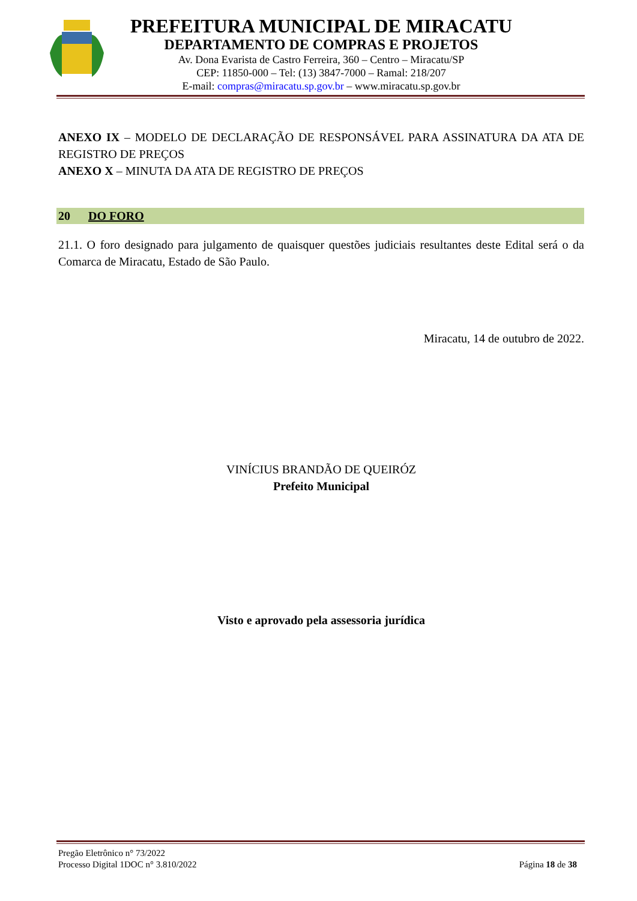PREFEITURA MUNICIPAL DE MIRACATU
DEPARTAMENTO DE COMPRAS E PROJETOS
Av. Dona Evarista de Castro Ferreira, 360 – Centro – Miracatu/SP
CEP: 11850-000 – Tel: (13) 3847-7000 – Ramal: 218/207
E-mail: compras@miracatu.sp.gov.br – www.miracatu.sp.gov.br
ANEXO IX – MODELO DE DECLARAÇÃO DE RESPONSÁVEL PARA ASSINATURA DA ATA DE REGISTRO DE PREÇOS
ANEXO X – MINUTA DA ATA DE REGISTRO DE PREÇOS
20 DO FORO
21.1. O foro designado para julgamento de quaisquer questões judiciais resultantes deste Edital será o da Comarca de Miracatu, Estado de São Paulo.
Miracatu, 14 de outubro de 2022.
VINÍCIUS BRANDÃO DE QUEIRÓZ
Prefeito Municipal
Visto e aprovado pela assessoria jurídica
Pregão Eletrônico n° 73/2022
Processo Digital 1DOC n° 3.810/2022
Página 18 de 38